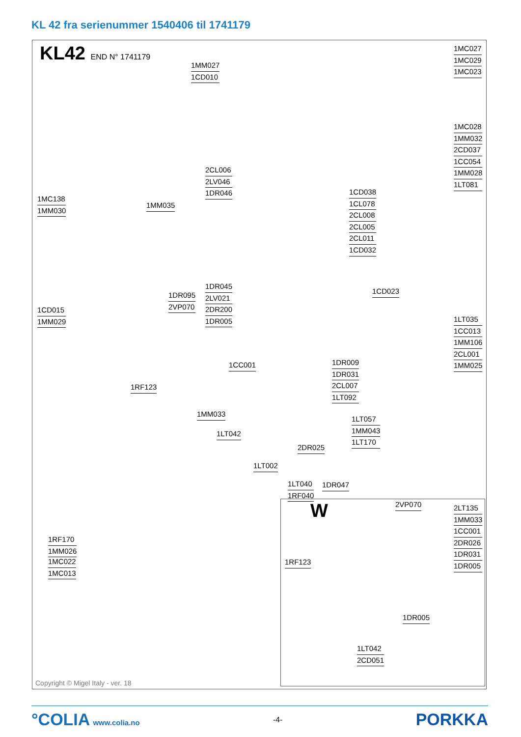KL 42 fra serienummer 1540406 til 1741179
KL42 END N° 1741179
1MC027
1MC029
1MC023
1MC028
1MM032
2CD037
1CC054
1MM028
1LT081
1LT035
1CC013
1MM106
2CL001
1MM025
1MM027
1CD010
2CL006
2LV046
1DR046
1MC138
1MM030
1MM035
1CD038
1CL078
2CL008
2CL005
2CL011
1CD032
1DR045
2LV021
2DR200
1DR005
1DR095
2VP070
1CD023
1CD015
1MM029
1CC001
1DR009
1DR031
2CL007
1LT092
1RF123
1MM033
1LT057
1MM043
1LT170
1LT042
2DR025
1LT002
1LT040
1RF040
1DR047
1RF170
1MM026
1MC022
1MC013
W 2VP070
2LT135
1MM033
1CC001
2DR026
1DR031
1DR005
1RF123
1DR005
1LT042
2CD051
Copyright © Migel Italy - ver. 18
°COLIA www.colia.no -4-
PORKKA